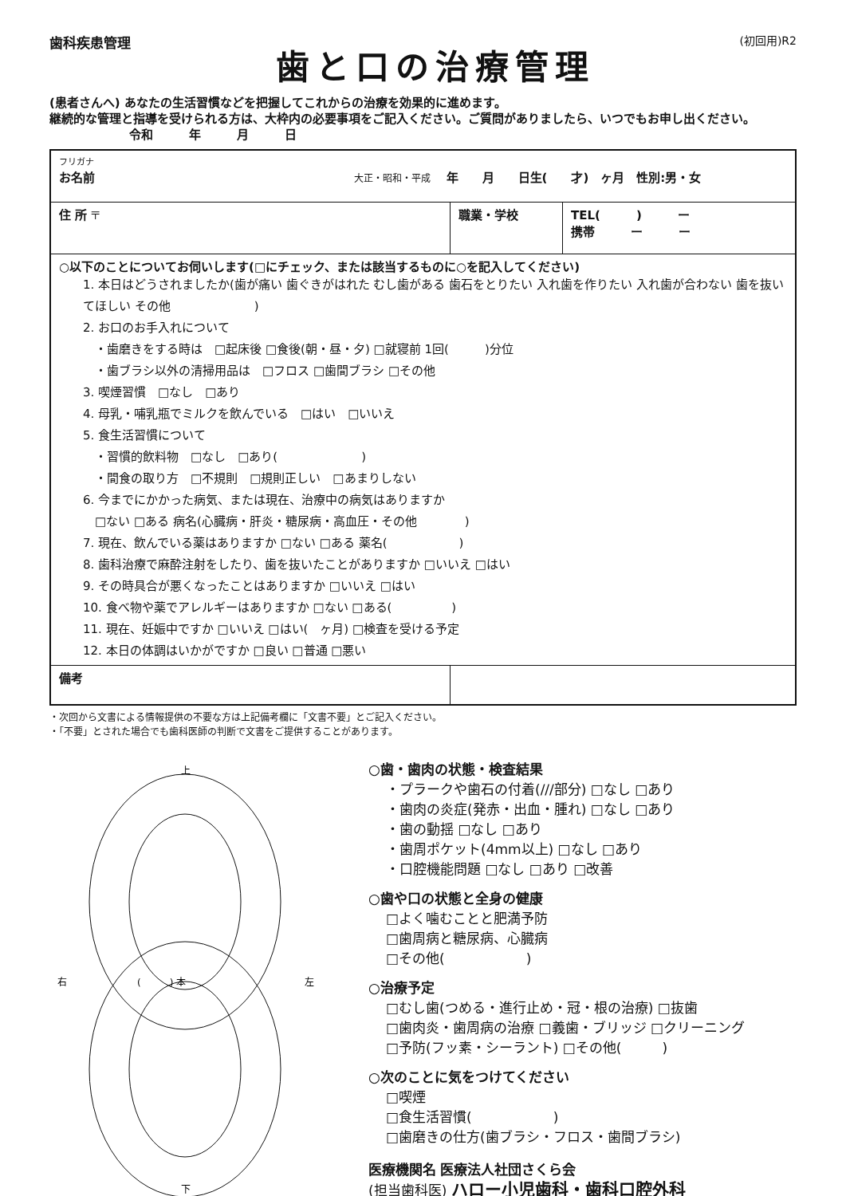歯科疾患管理
歯と口の治療管理
(初回用)R2
(患者さんへ) あなたの生活習慣などを把握してこれからの治療を効果的に進めます。
継続的な管理と指導を受けられる方は、大枠内の必要事項をご記入ください。ご質問がありましたら、いつでもお申し出ください。 令和　　　年　　　月　　　日
| フリガナ お名前 大正・昭和・平成 年 月 日生( 才) ヶ月 性別:男・女 | | |
| 住 所 〒 | 職業・学校 | TEL( ) ー 携帯 ー ー |
| ○以下のことについてお伺いします(□にチェック、または該当するものに○を記入してください) 1. 本日はどうされましたか(歯が痛い 歯ぐきがはれた むし歯がある 歯石をとりたい 入れ歯を作りたい 入れ歯が合わない 歯を抜いてほしい その他 ) 2. お口のお手入れについて ・歯磨きをする時は □起床後 □食後(朝・昼・夕) □就寝前 1回( )分位 ・歯ブラシ以外の清掃用品は □フロス □歯間ブラシ □その他 3. 喫煙習慣 □なし □あり 4. 母乳・哺乳瓶でミルクを飲んでいる □はい □いいえ 5. 食生活習慣について ・習慣的飲料物 □なし □あり( ) ・間食の取り方 □不規則 □規則正しい □あまりしない 6. 今までにかかった病気、または現在、治療中の病気はありますか □ない □ある 病名(心臓病・肝炎・糖尿病・高血圧・その他 ) 7. 現在、飲んでいる薬はありますか □ない □ある 薬名( ) 8. 歯科治療で麻酔注射をしたり、歯を抜いたことがありますか □いいえ □はい 9. その時具合が悪くなったことはありますか □いいえ □はい 10. 食べ物や薬でアレルギーはありますか □ない □ある( ) 11. 現在、妊娠中ですか □いいえ □はい( ヶ月) □検査を受ける予定 12. 本日の体調はいかがですか □良い □普通 □悪い | | |
| 備考 | | |
・次回から文書による情報提供の不要な方は上記備考欄に「文書不要」とご記入ください。
・「不要」とされた場合でも歯科医師の判断で文書をご提供することがあります。
上
右
左
(　　　) 本
下
○歯・歯肉の状態・検査結果
・プラークや歯石の付着(///部分) □なし □あり
・歯肉の炎症(発赤・出血・腫れ) □なし □あり
・歯の動揺 □なし □あり
・歯周ポケット(4mm以上) □なし □あり
・口腔機能問題 □なし □あり □改善
○歯や口の状態と全身の健康
□よく噛むことと肥満予防
□歯周病と糖尿病、心臓病
□その他(　　　　　　)
○治療予定
□むし歯(つめる・進行止め・冠・根の治療) □抜歯
□歯肉炎・歯周病の治療 □義歯・ブリッジ □クリーニング
□予防(フッ素・シーラント) □その他(　　　)
○次のことに気をつけてください
□喫煙
□食生活習慣(　　　　　　)
□歯磨きの仕方(歯ブラシ・フロス・歯間ブラシ)
医療機関名 医療法人社団さくら会
(担当歯科医) ハロー小児歯科・歯科口腔外科